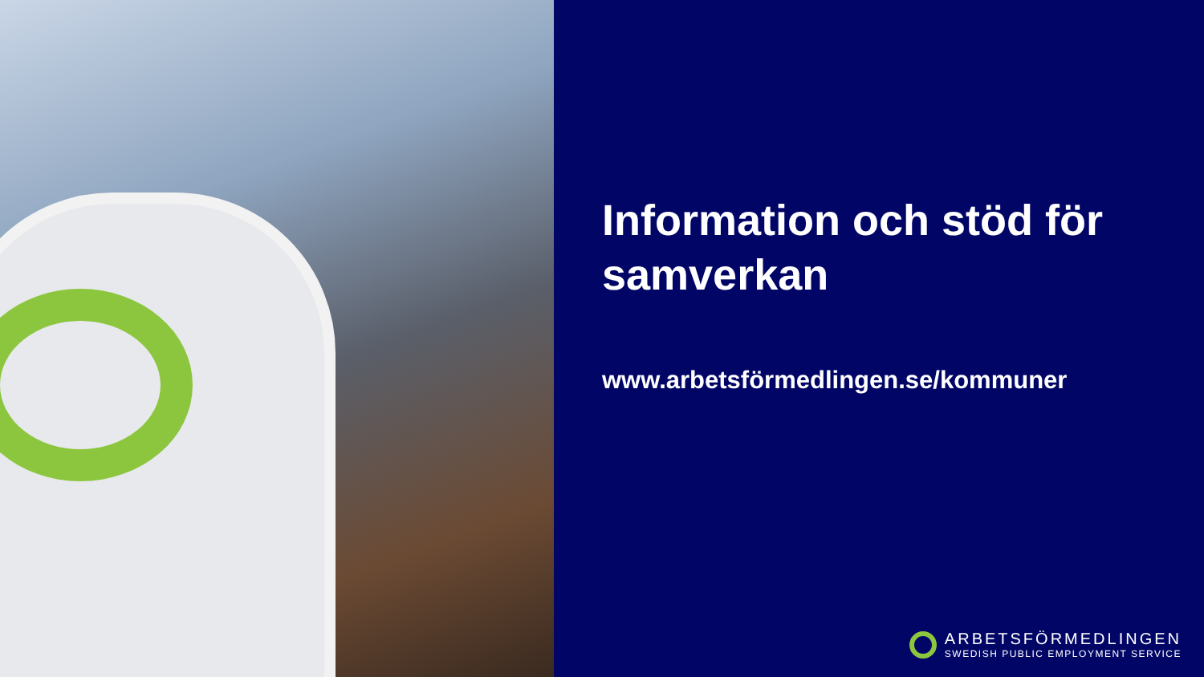Information och stöd för samverkan
www.arbetsförmedlingen.se/kommuner
ARBETSFÖRMEDLINGEN
SWEDISH PUBLIC EMPLOYMENT SERVICE